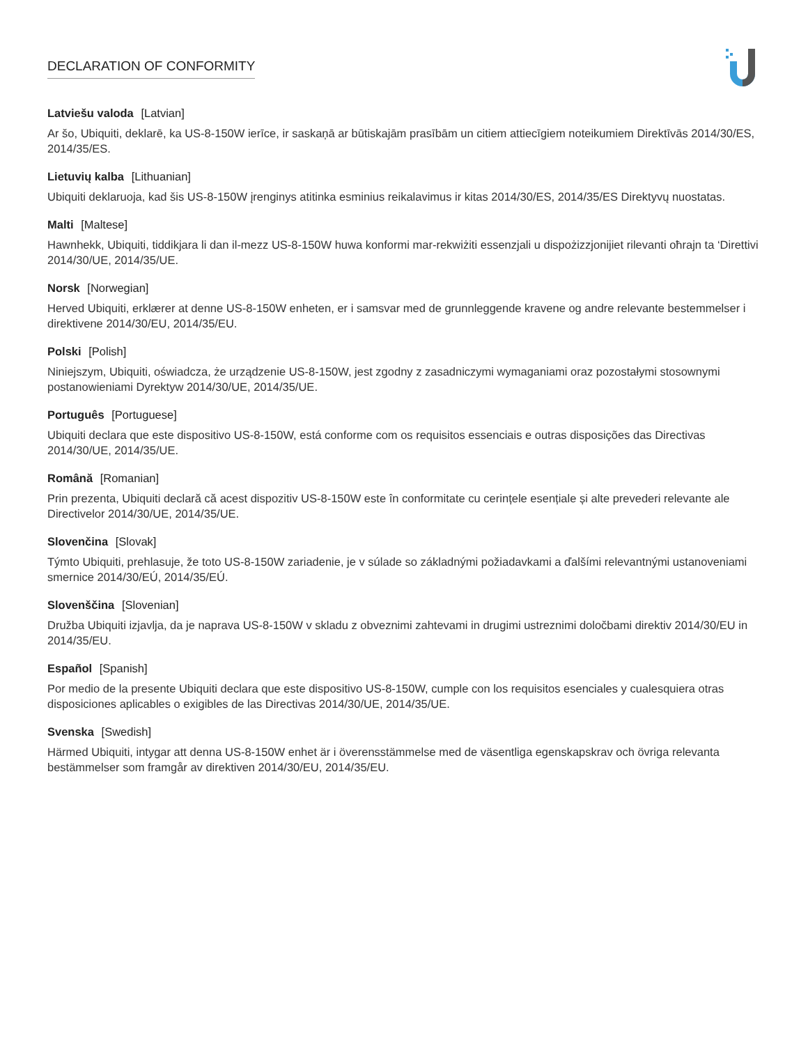DECLARATION OF CONFORMITY
Latviešu valoda [Latvian]
Ar šo, Ubiquiti, deklarē, ka US-8-150W ierīce, ir saskaņā ar būtiskajām prasībām un citiem attiecīgiem noteikumiem Direktīvās 2014/30/ES, 2014/35/ES.
Lietuvių kalba [Lithuanian]
Ubiquiti deklaruoja, kad šis US-8-150W įrenginys atitinka esminius reikalavimus ir kitas 2014/30/ES, 2014/35/ES Direktyvų nuostatas.
Malti [Maltese]
Hawnhekk, Ubiquiti, tiddikjara li dan il-mezz US-8-150W huwa konformi mar-rekwiżiti essenzjali u dispożizzjonijiet rilevanti oħrajn ta ‘Direttivi 2014/30/UE, 2014/35/UE.
Norsk [Norwegian]
Herved Ubiquiti, erklærer at denne US-8-150W enheten, er i samsvar med de grunnleggende kravene og andre relevante bestemmelser i direktivene 2014/30/EU, 2014/35/EU.
Polski [Polish]
Niniejszym, Ubiquiti, oświadcza, że urządzenie US-8-150W, jest zgodny z zasadniczymi wymaganiami oraz pozostałymi stosownymi postanowieniami Dyrektyw 2014/30/UE, 2014/35/UE.
Português [Portuguese]
Ubiquiti declara que este dispositivo US-8-150W, está conforme com os requisitos essenciais e outras disposições das Directivas 2014/30/UE, 2014/35/UE.
Română [Romanian]
Prin prezenta, Ubiquiti declară că acest dispozitiv US-8-150W este în conformitate cu cerințele esențiale și alte prevederi relevante ale Directivelor 2014/30/UE, 2014/35/UE.
Slovenčina [Slovak]
Týmto Ubiquiti, prehlasuje, že toto US-8-150W zariadenie, je v súlade so základnými požiadavkami a ďalšími relevantnými ustanoveniami smernice 2014/30/EÚ, 2014/35/EÚ.
Slovenščina [Slovenian]
Družba Ubiquiti izjavlja, da je naprava US-8-150W v skladu z obveznimi zahtevami in drugimi ustreznimi določbami direktiv 2014/30/EU in 2014/35/EU.
Español [Spanish]
Por medio de la presente Ubiquiti declara que este dispositivo US-8-150W, cumple con los requisitos esenciales y cualesquiera otras disposiciones aplicables o exigibles de las Directivas 2014/30/UE, 2014/35/UE.
Svenska [Swedish]
Härmed Ubiquiti, intygar att denna US-8-150W enhet är i överensstämmelse med de väsentliga egenskapskrav och övriga relevanta bestämmelser som framgår av direktiven 2014/30/EU, 2014/35/EU.